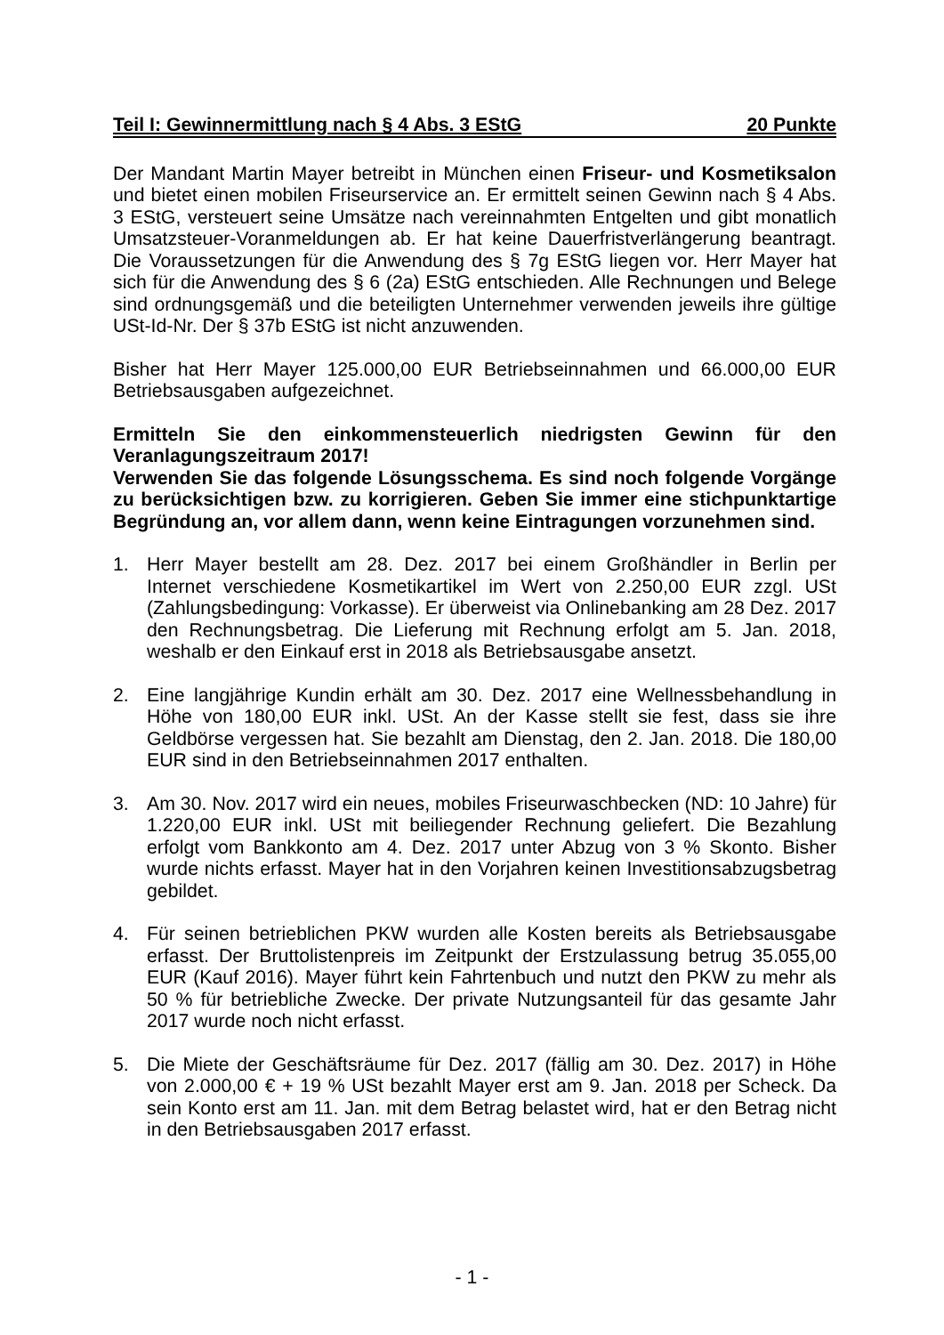Teil I: Gewinnermittlung nach § 4 Abs. 3 EStG 20 Punkte
Der Mandant Martin Mayer betreibt in München einen Friseur- und Kosmetiksalon und bietet einen mobilen Friseurservice an. Er ermittelt seinen Gewinn nach § 4 Abs. 3 EStG, versteuert seine Umsätze nach vereinnahmten Entgelten und gibt monatlich Umsatzsteuer-Voranmeldungen ab. Er hat keine Dauerfristverlängerung beantragt. Die Voraussetzungen für die Anwendung des § 7g EStG liegen vor. Herr Mayer hat sich für die Anwendung des § 6 (2a) EStG entschieden. Alle Rechnungen und Belege sind ordnungsgemäß und die beteiligten Unternehmer verwenden jeweils ihre gültige USt-Id-Nr. Der § 37b EStG ist nicht anzuwenden.
Bisher hat Herr Mayer 125.000,00 EUR Betriebseinnahmen und 66.000,00 EUR Betriebsausgaben aufgezeichnet.
Ermitteln Sie den einkommensteuerlich niedrigsten Gewinn für den Veranlagungszeitraum 2017!
Verwenden Sie das folgende Lösungsschema. Es sind noch folgende Vorgänge zu berücksichtigen bzw. zu korrigieren. Geben Sie immer eine stichpunktartige Begründung an, vor allem dann, wenn keine Eintragungen vorzunehmen sind.
1. Herr Mayer bestellt am 28. Dez. 2017 bei einem Großhändler in Berlin per Internet verschiedene Kosmetikartikel im Wert von 2.250,00 EUR zzgl. USt (Zahlungsbedingung: Vorkasse). Er überweist via Onlinebanking am 28 Dez. 2017 den Rechnungsbetrag. Die Lieferung mit Rechnung erfolgt am 5. Jan. 2018, weshalb er den Einkauf erst in 2018 als Betriebsausgabe ansetzt.
2. Eine langjährige Kundin erhält am 30. Dez. 2017 eine Wellnessbehandlung in Höhe von 180,00 EUR inkl. USt. An der Kasse stellt sie fest, dass sie ihre Geldbörse vergessen hat. Sie bezahlt am Dienstag, den 2. Jan. 2018. Die 180,00 EUR sind in den Betriebseinnahmen 2017 enthalten.
3. Am 30. Nov. 2017 wird ein neues, mobiles Friseurwaschbecken (ND: 10 Jahre) für 1.220,00 EUR inkl. USt mit beiliegender Rechnung geliefert. Die Bezahlung erfolgt vom Bankkonto am 4. Dez. 2017 unter Abzug von 3 % Skonto. Bisher wurde nichts erfasst. Mayer hat in den Vorjahren keinen Investitionsabzugsbetrag gebildet.
4. Für seinen betrieblichen PKW wurden alle Kosten bereits als Betriebsausgabe erfasst. Der Bruttolistenpreis im Zeitpunkt der Erstzulassung betrug 35.055,00 EUR (Kauf 2016). Mayer führt kein Fahrtenbuch und nutzt den PKW zu mehr als 50 % für betriebliche Zwecke. Der private Nutzungsanteil für das gesamte Jahr 2017 wurde noch nicht erfasst.
5. Die Miete der Geschäftsräume für Dez. 2017 (fällig am 30. Dez. 2017) in Höhe von 2.000,00 € + 19 % USt bezahlt Mayer erst am 9. Jan. 2018 per Scheck. Da sein Konto erst am 11. Jan. mit dem Betrag belastet wird, hat er den Betrag nicht in den Betriebsausgaben 2017 erfasst.
- 1 -